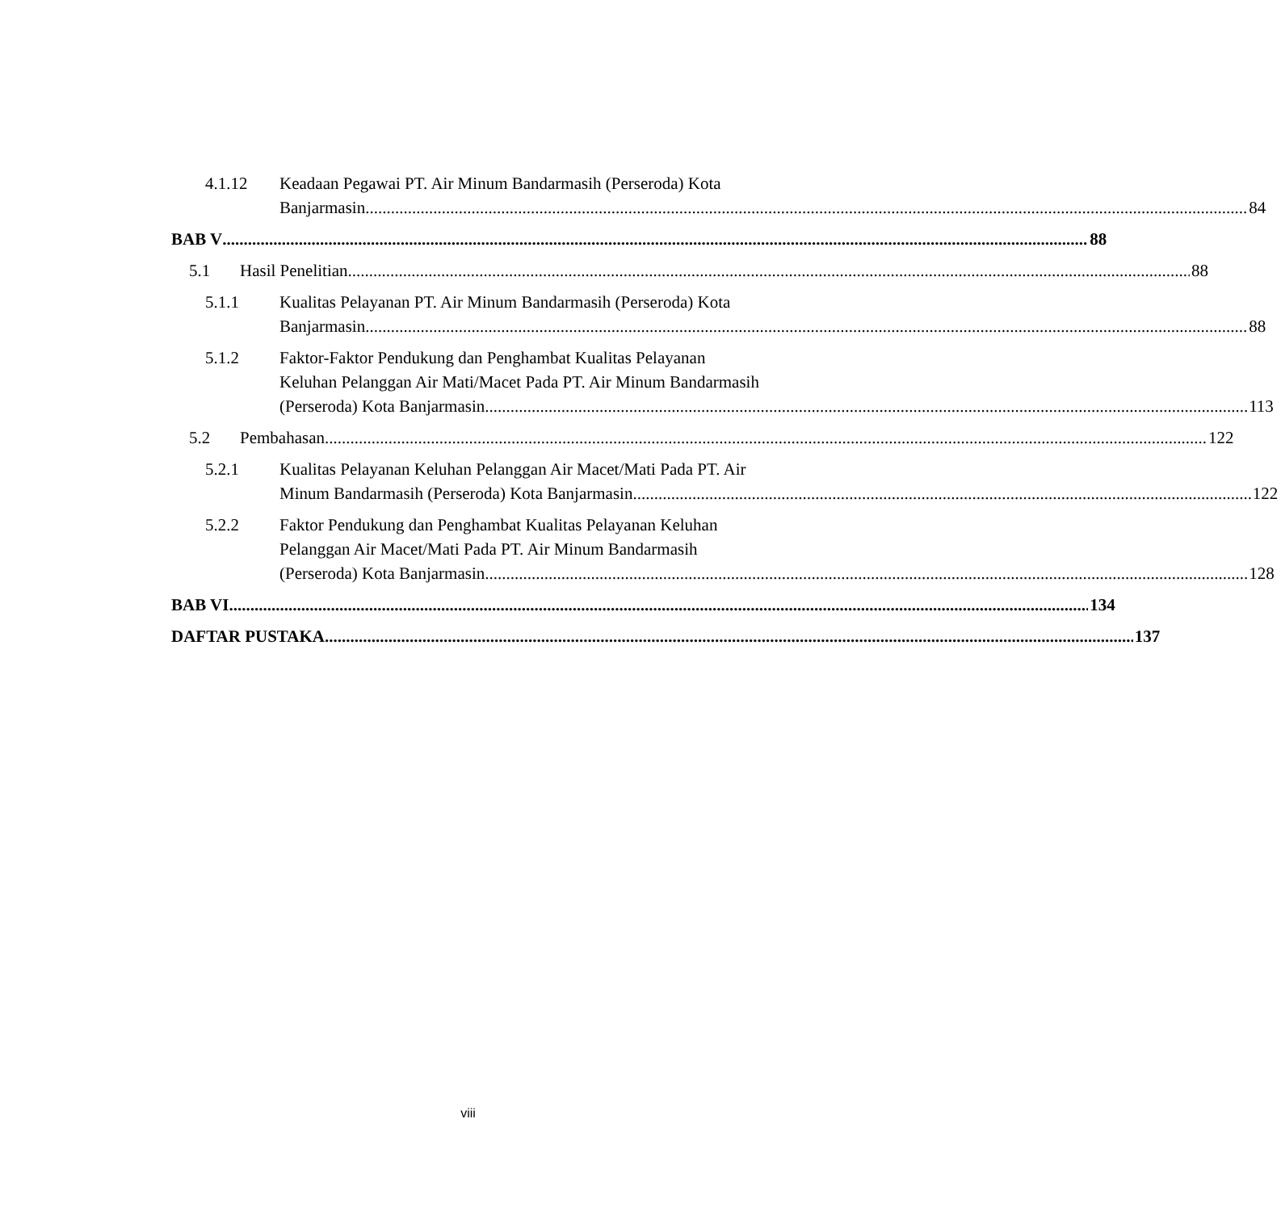4.1.12 Keadaan Pegawai PT. Air Minum Bandarmasih (Perseroda) Kota
Banjarmasin 84
BAB V 88
5.1 Hasil Penelitian 88
5.1.1 Kualitas Pelayanan PT. Air Minum Bandarmasih (Perseroda) Kota
Banjarmasin 88
5.1.2 Faktor-Faktor Pendukung dan Penghambat Kualitas Pelayanan
Keluhan Pelanggan Air Mati/Macet Pada PT. Air Minum Bandarmasih
(Perseroda) Kota Banjarmasin 113
5.2 Pembahasan 122
5.2.1 Kualitas Pelayanan Keluhan Pelanggan Air Macet/Mati Pada PT. Air
Minum Bandarmasih (Perseroda) Kota Banjarmasin 122
5.2.2 Faktor Pendukung dan Penghambat Kualitas Pelayanan Keluhan
Pelanggan Air Macet/Mati Pada PT. Air Minum Bandarmasih
(Perseroda) Kota Banjarmasin 128
BAB VI 134
DAFTAR PUSTAKA 137
viii